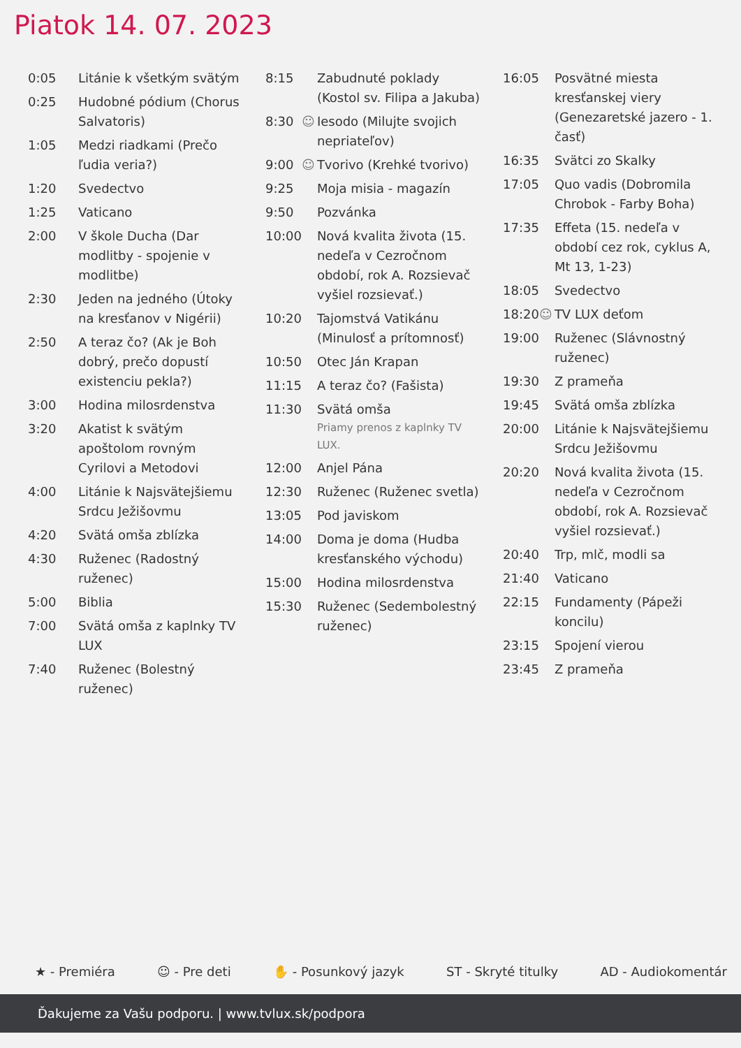Piatok 14. 07. 2023
| 0:05 | | Litánie k všetkým svätým |
| 0:25 | | Hudobné pódium (Chorus Salvatoris) |
| 1:05 | | Medzi riadkami (Prečo ľudia veria?) |
| 1:20 | | Svedectvo |
| 1:25 | | Vaticano |
| 2:00 | | V škole Ducha (Dar modlitby - spojenie v modlitbe) |
| 2:30 | | Jeden na jedného (Útoky na kresťanov v Nigérii) |
| 2:50 | | A teraz čo? (Ak je Boh dobrý, prečo dopustí existenciu pekla?) |
| 3:00 | | Hodina milosrdenstva |
| 3:20 | | Akatist k svätým apoštolom rovným Cyrilovi a Metodovi |
| 4:00 | | Litánie k Najsvätejšiemu Srdcu Ježišovmu |
| 4:20 | | Svätá omša zblízka |
| 4:30 | | Ruženec (Radostný ruženec) |
| 5:00 | | Biblia |
| 7:00 | | Svätá omša z kaplnky TV LUX |
| 7:40 | | Ruženec (Bolestný ruženec) |
| 8:15 | | Zabudnuté poklady (Kostol sv. Filipa a Jakuba) |
| 8:30 | ☺ | Iesodo (Milujte svojich nepriateľov) |
| 9:00 | ☺ | Tvorivo (Krehké tvorivo) |
| 9:25 | | Moja misia - magazín |
| 9:50 | | Pozvánka |
| 10:00 | | Nová kvalita života (15. nedeľa v Cezročnom období, rok A. Rozsievač vyšiel rozsievať.) |
| 10:20 | | Tajomstvá Vatikánu (Minulosť a prítomnosť) |
| 10:50 | | Otec Ján Krapan |
| 11:15 | | A teraz čo? (Fašista) |
| 11:30 | | Svätá omša Priamy prenos z kaplnky TV LUX. |
| 12:00 | | Anjel Pána |
| 12:30 | | Ruženec (Ruženec svetla) |
| 13:05 | | Pod javiskom |
| 14:00 | | Doma je doma (Hudba kresťanského východu) |
| 15:00 | | Hodina milosrdenstva |
| 15:30 | | Ruženec (Sedembolestný ruženec) |
| 16:05 | | Posvätné miesta kresťanskej viery (Genezaretské jazero - 1. časť) |
| 16:35 | | Svätci zo Skalky |
| 17:05 | | Quo vadis (Dobromila Chrobok - Farby Boha) |
| 17:35 | | Effeta (15. nedeľa v období cez rok, cyklus A, Mt 13, 1-23) |
| 18:05 | | Svedectvo |
| 18:20 | ☺ | TV LUX deťom |
| 19:00 | | Ruženec (Slávnostný ruženec) |
| 19:30 | | Z prameňa |
| 19:45 | | Svätá omša zblízka |
| 20:00 | | Litánie k Najsvätejšiemu Srdcu Ježišovmu |
| 20:20 | | Nová kvalita života (15. nedeľa v Cezročnom období, rok A. Rozsievač vyšiel rozsievať.) |
| 20:40 | | Trp, mlč, modli sa |
| 21:40 | | Vaticano |
| 22:15 | | Fundamenty (Pápeži koncilu) |
| 23:15 | | Spojení vierou |
| 23:45 | | Z prameňa |
★ - Premiéra ☺ - Pre deti ✋ - Posunkový jazyk ST - Skryté titulky AD - Audiokomentár
Ďakujeme za Vašu podporu. | www.tvlux.sk/podpora